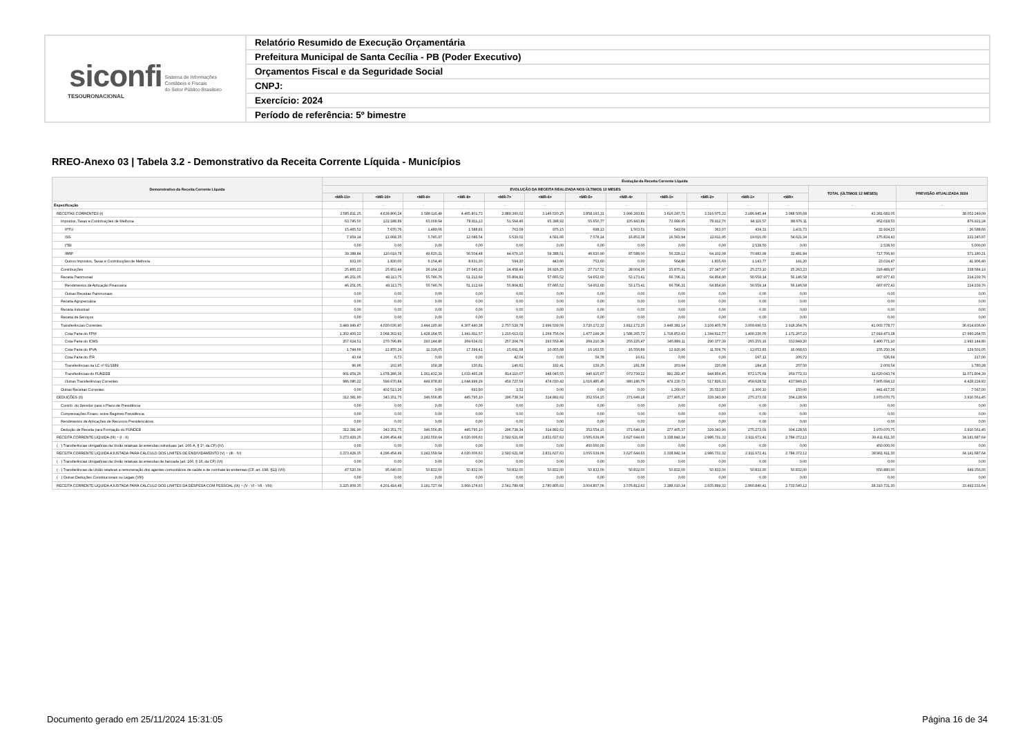| siconfi Sistema de Informações Contábeis e Fiscais do Setor Público Brasileiro TESOURONACIONAL | Relatório Resumido de Execução Orçamentária |
| | Prefeitura Municipal de Santa Cecília - PB (Poder Executivo) |
| | Orçamentos Fiscal e da Seguridade Social |
| | CNPJ: |
| | Exercício: 2024 |
| | Período de referência: 5º bimestre |
RREO-Anexo 03 | Tabela 3.2 - Demonstrativo da Receita Corrente Líquida - Municípios
| Demonstrativo da Receita Corrente Líquida | Evolução da Receita Corrente Líquida | | | | | | | | | | | | | |
| --- | --- | --- | --- | --- | --- | --- | --- | --- | --- | --- | --- | --- | --- | --- |
| | EVOLUÇÃO DA RECEITA REALIZADA NOS ÚLTIMOS 12 MESES | | | | | | | | | | | | TOTAL (ÚLTIMOS 12 MESES) | PREVISÃO ATUALIZADA 2024 |
| | <MR-11> | <MR-10> | <MR-9> | <MR-8> | <MR-7> | <MR-6> | <MR-5> | <MR-4> | <MR-3> | <MR-2> | <MR-1> | <MR> | | |
| Especificação | - | - | - | - | - | - | - | - | - | - | - | - | - | - |
| RECEITAS CORRENTES (I) | 3.585.811,25 | 4.639.806,24 | 3.589.116,49 | 4.465.801,73 | 2.889.360,02 | 3.146.530,25 | 3.858.193,21 | 3.999.293,81 | 3.616.247,71 | 3.316.075,22 | 3.186.945,44 | 3.088.500,68 | 43.381.682,05 | 38.052.249,09 |
| Impostos, Taxas e Contribuições de Melhoria | 63.745,50 | 132.188,89 | 63.009,64 | 78.811,13 | 51.564,46 | 65.398,92 | 55.650,77 | 105.943,89 | 73.999,95 | 78.912,70 | 94.116,57 | 88.676,11 | 952.018,53 | 876.921,24 |
| IPTU | 15.465,52 | 7.670,76 | 1.489,06 | 1.588,81 | 762,09 | 975,15 | 698,13 | 1.503,51 | 542,09 | 363,07 | 434,31 | 1.431,73 | 32.924,23 | 26.588,66 |
| ISS | 7.959,14 | 12.668,35 | 5.745,97 | 12.086,54 | 5.529,02 | 4.591,66 | 7.578,14 | 16.852,38 | 16.563,94 | 12.611,95 | 19.016,00 | 54.621,34 | 175.824,43 | 232.245,97 |
| ITBI | 0,00 | 0,00 | 0,00 | 0,00 | 0,00 | 0,00 | 0,00 | 0,00 | 0,00 | 0,00 | 2.538,50 | 0,00 | 2.538,50 | 5.000,00 |
| IRRF | 39.388,84 | 110.019,78 | 49.620,21 | 56.504,48 | 44.679,15 | 59.388,51 | 46.620,90 | 87.588,00 | 56.329,12 | 64.102,08 | 70.983,99 | 32.481,84 | 717.706,90 | 571.180,21 |
| Outros Impostos, Taxas e Contribuições de Melhoria | 932,00 | 1.830,00 | 6.154,40 | 8.631,30 | 594,20 | 443,60 | 753,60 | 0,00 | 564,80 | 1.835,60 | 1.143,77 | 141,20 | 23.024,47 | 41.906,40 |
| Contribuições | 25.865,23 | 25.953,44 | 26.164,19 | 27.645,93 | 24.458,44 | 26.926,25 | 27.717,52 | 28.004,26 | 25.870,41 | 27.347,97 | 25.273,10 | 25.263,23 | 316.489,97 | 338.584,19 |
| Receita Patrimonial | 46.251,05 | 49.113,75 | 55.746,76 | 51.212,69 | 55.804,82 | 57.665,52 | 54.652,60 | 53.173,41 | 66.796,21 | 64.854,90 | 56.559,14 | 56.146,58 | 667.977,43 | 214.239,76 |
| Rendimentos de Aplicação Financeira | 46.251,05 | 49.113,75 | 55.746,76 | 51.212,69 | 55.804,82 | 57.665,52 | 54.652,60 | 53.173,41 | 66.796,21 | 64.854,90 | 56.559,14 | 56.146,58 | 667.977,43 | 214.239,76 |
| Outras Receitas Patrimoniais | 0,00 | 0,00 | 0,00 | 0,00 | 0,00 | 0,00 | 0,00 | 0,00 | 0,00 | 0,00 | 0,00 | 0,00 | 0,00 | 0,00 |
| Receita Agropecuária | 0,00 | 0,00 | 0,00 | 0,00 | 0,00 | 0,00 | 0,00 | 0,00 | 0,00 | 0,00 | 0,00 | 0,00 | 0,00 | 0,00 |
| Receita Industrial | 0,00 | 0,00 | 0,00 | 0,00 | 0,00 | 0,00 | 0,00 | 0,00 | 0,00 | 0,00 | 0,00 | 0,00 | 0,00 | 0,00 |
| Receita de Serviços | 0,00 | 0,00 | 0,00 | 0,00 | 0,00 | 0,00 | 0,00 | 0,00 | 0,00 | 0,00 | 0,00 | 0,00 | 0,00 | 0,00 |
| Transferências Correntes | 3.449.949,47 | 4.030.036,90 | 3.444.195,90 | 4.307.440,38 | 2.757.529,78 | 2.996.539,56 | 3.720.172,32 | 3.812.172,25 | 3.448.381,14 | 3.109.405,78 | 3.009.690,53 | 2.918.264,76 | 41.003.778,77 | 36.614.936,90 |
| Cota-Parte do FPM | 1.302.400,22 | 2.068.302,92 | 1.428.164,55 | 1.941.811,57 | 1.210.613,02 | 1.269.756,04 | 1.477.199,26 | 1.586.265,72 | 1.718.853,93 | 1.344.612,77 | 1.400.226,05 | 1.171.267,23 | 17.919.473,28 | 17.990.264,55 |
| Cota-Parte do ICMS | 257.624,51 | 270.796,86 | 293.144,80 | 269.634,02 | 257.204,76 | 293.559,46 | 269.210,36 | 255.225,47 | 345.889,11 | 290.377,39 | 265.255,16 | 332.849,20 | 3.400.771,10 | 2.993.144,80 |
| Cota-Parte do IPVA | 1.744,66 | 12.870,24 | 11.316,05 | 17.399,41 | 15.691,68 | 10.955,68 | 16.162,55 | 16.556,89 | 12.920,96 | 11.509,76 | 12.053,83 | 16.068,63 | 155.250,34 | 129.501,05 |
| Cota-Parte do ITR | 43,64 | 6,73 | 0,00 | 0,00 | 42,04 | 0,00 | 59,78 | 16,61 | 0,00 | 0,00 | 167,12 | 200,72 | 536,64 | 217,00 |
| Transferências da LC nº 61/1989 | 96,96 | 102,95 | 159,28 | 130,81 | 140,62 | 192,41 | 139,25 | 181,58 | 203,94 | 220,08 | 184,16 | 257,50 | 2.009,54 | 1.780,28 |
| Transferências do FUNDEB | 901.959,26 | 1.078.286,36 | 1.261.432,39 | 1.033.465,28 | 814.110,07 | 948.045,55 | 940.915,67 | 973.739,22 | 891.282,47 | 944.859,45 | 872.175,69 | 959.772,33 | 11.620.043,74 | 11.071.804,39 |
| Outras Transferências Correntes | 986.080,22 | 599.670,84 | 449.978,83 | 1.044.999,29 | 459.727,59 | 474.030,42 | 1.016.485,45 | 980.186,76 | 479.230,73 | 517.826,33 | 459.628,52 | 437.849,15 | 7.905.694,13 | 4.428.224,83 |
| Outras Receitas Correntes | 0,00 | 402.513,26 | 0,00 | 691,60 | 2,52 | 0,00 | 0,00 | 0,00 | 1.200,00 | 35.553,87 | 1.306,10 | 150,00 | 441.417,35 | 7.567,00 |
| DEDUÇÕES (II) | 312.381,90 | 343.351,75 | 346.556,85 | 445.795,10 | 296.738,34 | 314.892,62 | 352.554,15 | 371.649,18 | 277.405,37 | 329.343,90 | 275.273,03 | 304.128,56 | 3.970.070,75 | 3.910.561,45 |
| Contrib. do Servidor para o Plano de Previdência | 0,00 | 0,00 | 0,00 | 0,00 | 0,00 | 0,00 | 0,00 | 0,00 | 0,00 | 0,00 | 0,00 | 0,00 | 0,00 | 0,00 |
| Compensações Financ. entre Regimes Previdência | 0,00 | 0,00 | 0,00 | 0,00 | 0,00 | 0,00 | 0,00 | 0,00 | 0,00 | 0,00 | 0,00 | 0,00 | 0,00 | 0,00 |
| Rendimentos de Aplicações de Recursos Previdenciários | 0,00 | 0,00 | 0,00 | 0,00 | 0,00 | 0,00 | 0,00 | 0,00 | 0,00 | 0,00 | 0,00 | 0,00 | 0,00 | 0,00 |
| Dedução de Receita para Formação do FUNDEB | 312.381,90 | 343.351,75 | 346.556,85 | 445.795,10 | 296.738,34 | 314.892,62 | 352.554,15 | 371.649,18 | 277.405,37 | 329.343,90 | 275.273,03 | 304.128,56 | 3.970.070,75 | 3.910.561,45 |
| RECEITA CORRENTE LÍQUIDA (III) = (I - II) | 3.273.429,35 | 4.296.454,49 | 3.242.559,64 | 4.020.006,63 | 2.592.621,68 | 2.831.637,63 | 3.505.639,06 | 3.627.644,63 | 3.338.842,34 | 2.986.731,32 | 2.911.672,41 | 2.784.372,12 | 39.411.611,30 | 34.141.687,64 |
| ( - ) Transferências obrigatórias da União relativas às emendas individuais (art. 166-A, § 1º, da CF) (IV) | 0,00 | 0,00 | 0,00 | 0,00 | 0,00 | 0,00 | 450.000,00 | 0,00 | 0,00 | 0,00 | 0,00 | 0,00 | 450.000,00 | 0,00 |
| RECEITA CORRENTE LÍQUIDA AJUSTADA PARA CÁLCULO DOS LIMITES DE ENDIVIDAMENTO (V) = (III - IV) | 3.273.429,35 | 4.296.454,49 | 3.242.559,64 | 4.020.006,63 | 2.592.621,68 | 2.831.637,63 | 3.055.639,06 | 3.627.644,63 | 3.338.842,34 | 2.986.731,32 | 2.911.672,41 | 2.784.372,12 | 38.961.611,30 | 34.141.687,64 |
| ( - ) Transferências obrigatórias da União relativas às emendas de bancada (art. 166, § 16, da CF) (VI) | 0,00 | 0,00 | 0,00 | 0,00 | 0,00 | 0,00 | 0,00 | 0,00 | 0,00 | 0,00 | 0,00 | 0,00 | 0,00 | 0,00 |
| ( - ) Transferências da União relativas a remuneração dos agentes comunitários de saúde e de combate às endemias (CF, art. 198, §11) (VII) | 47.520,00 | 95.040,00 | 50.832,00 | 50.832,00 | 50.832,00 | 50.832,00 | 50.832,00 | 50.832,00 | 50.832,00 | 50.832,00 | 50.832,00 | 50.832,00 | 650.880,00 | 649.356,00 |
| ( - ) Outras Deduções Constitucionais ou Legais (VIII) | 0,00 | 0,00 | 0,00 | 0,00 | 0,00 | 0,00 | 0,00 | 0,00 | 0,00 | 0,00 | 0,00 | 0,00 | 0,00 | 0,00 |
| RECEITA CORRENTE LÍQUIDA AJUSTADA PARA CÁLCULO DOS LIMITES DA DESPESA COM PESSOAL (IX) = (V - VI - VII - VIII) | 3.225.909,35 | 4.201.414,49 | 3.191.727,64 | 3.969.174,63 | 2.541.789,68 | 2.780.805,63 | 3.004.807,06 | 3.576.812,63 | 3.288.010,34 | 2.935.899,32 | 2.860.840,41 | 2.733.540,12 | 38.310.731,30 | 33.492.331,64 |
Documento gerado em 25/11/2024 15:31:05
Página 16 de 34